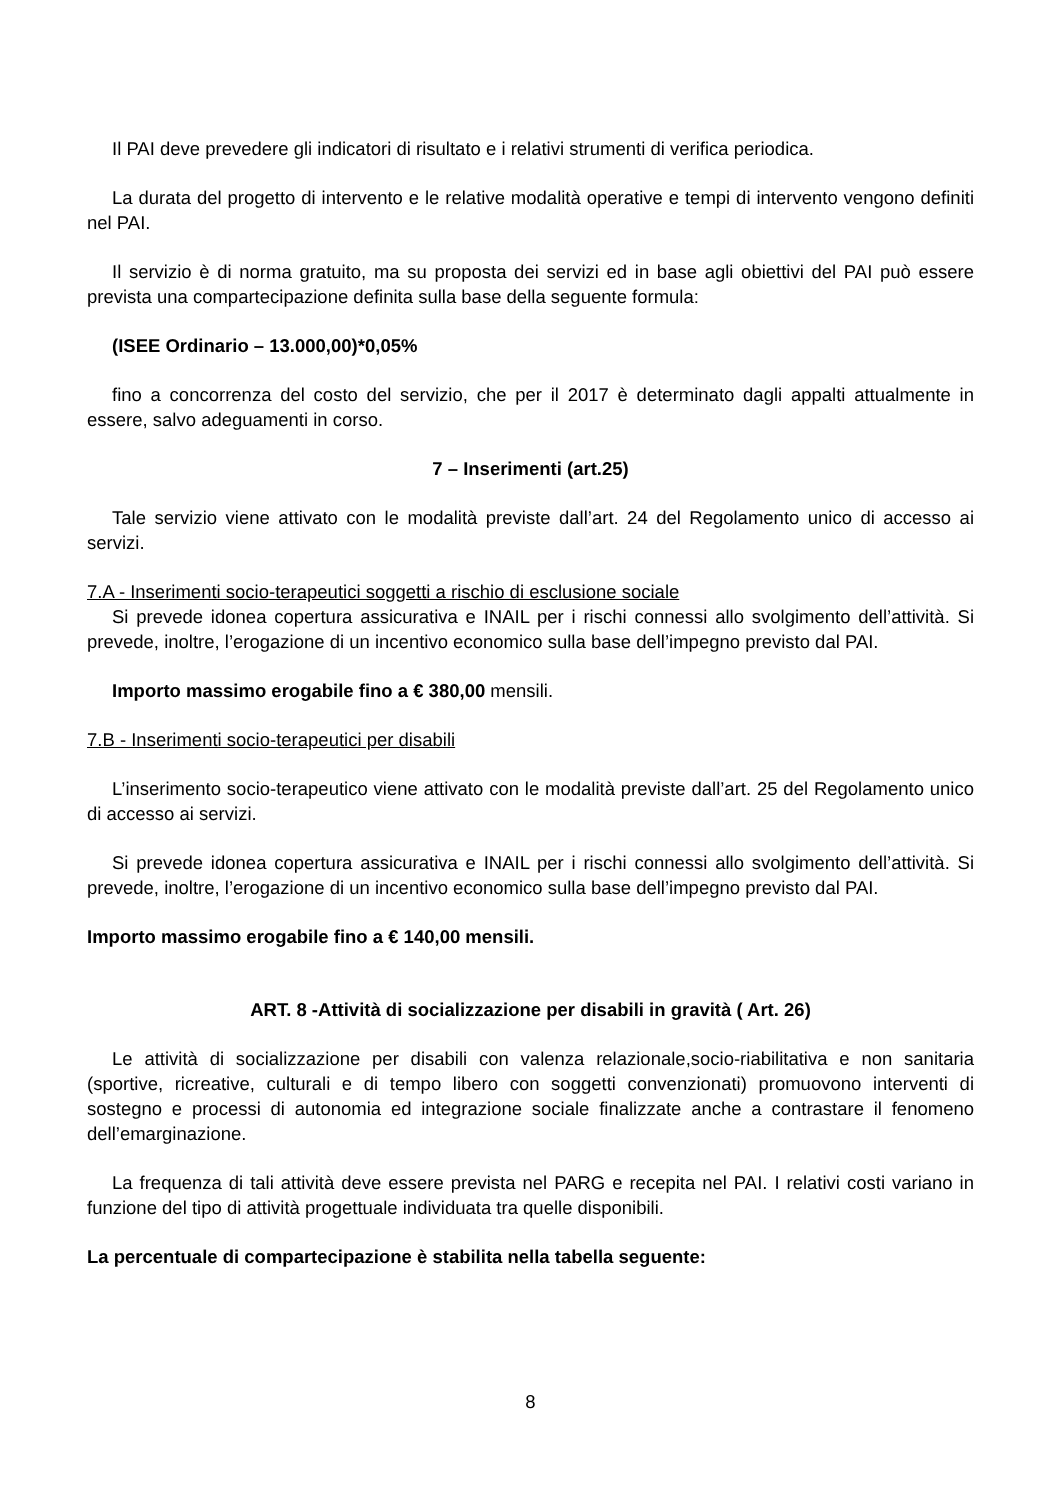Il PAI deve prevedere gli indicatori di risultato e i relativi strumenti di verifica periodica.
La durata del progetto di intervento e le relative modalità operative e tempi di intervento vengono definiti nel PAI.
Il servizio è di norma gratuito, ma su proposta dei servizi ed in base agli obiettivi del PAI può essere prevista una compartecipazione definita sulla base della seguente formula:
(ISEE Ordinario – 13.000,00)*0,05%
fino a concorrenza del costo del servizio, che per il 2017 è determinato dagli appalti attualmente in essere, salvo adeguamenti in corso.
7 – Inserimenti (art.25)
Tale servizio viene attivato con le modalità previste dall’art. 24 del Regolamento unico di accesso ai servizi.
7.A - Inserimenti socio-terapeutici soggetti a rischio di esclusione sociale
Si prevede idonea copertura assicurativa e INAIL per i rischi connessi allo svolgimento dell’attività. Si prevede, inoltre, l’erogazione di un incentivo economico sulla base dell’impegno previsto dal PAI.
Importo massimo erogabile fino a € 380,00 mensili.
7.B - Inserimenti socio-terapeutici per disabili
L’inserimento socio-terapeutico viene attivato con le modalità previste dall’art. 25 del Regolamento unico di accesso ai servizi.
Si prevede idonea copertura assicurativa e INAIL per i rischi connessi allo svolgimento dell’attività. Si prevede, inoltre, l’erogazione di un incentivo economico sulla base dell’impegno previsto dal PAI.
Importo massimo erogabile fino a € 140,00 mensili.
ART. 8 -Attività di socializzazione per disabili in gravità ( Art. 26)
Le attività di socializzazione per disabili con valenza relazionale,socio-riabilitativa e non sanitaria (sportive, ricreative, culturali e di tempo libero con soggetti convenzionati) promuovono interventi di sostegno e processi di autonomia ed integrazione sociale finalizzate anche a contrastare il fenomeno dell’emarginazione.
La frequenza di tali attività deve essere prevista nel PARG e recepita nel PAI. I relativi costi variano in funzione del tipo di attività progettuale individuata tra quelle disponibili.
La percentuale di compartecipazione è stabilita nella tabella seguente:
8